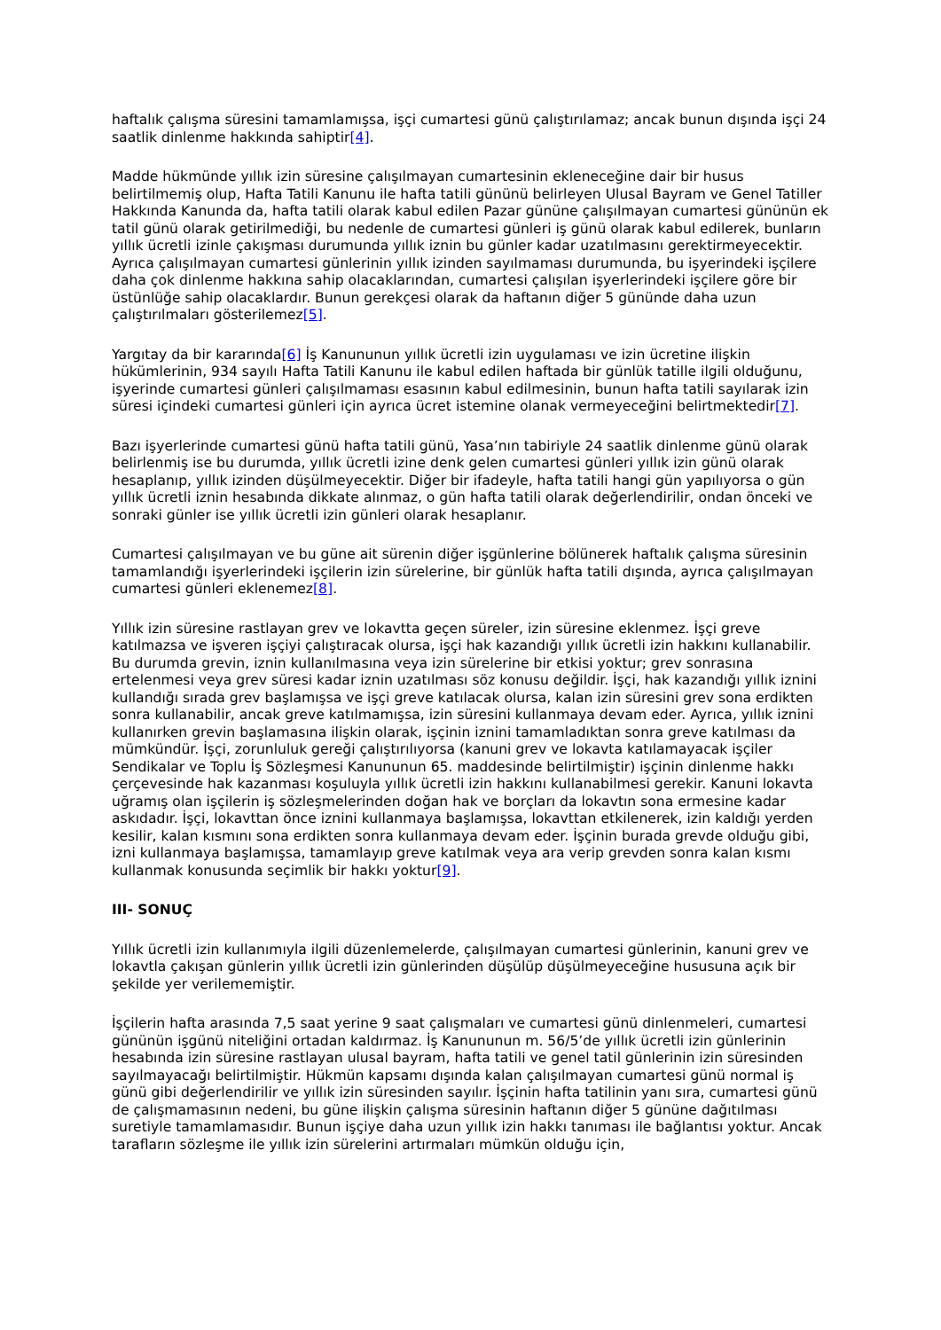haftalık çalışma süresini tamamlamışsa, işçi cumartesi günü çalıştırılamaz; ancak bunun dışında işçi 24 saatlik dinlenme hakkında sahiptir[4].
Madde hükmünde yıllık izin süresine çalışılmayan cumartesinin ekleneceğine dair bir husus belirtilmemiş olup, Hafta Tatili Kanunu ile hafta tatili gününü belirleyen Ulusal Bayram ve Genel Tatiller Hakkında Kanunda da, hafta tatili olarak kabul edilen Pazar gününe çalışılmayan cumartesi gününün ek tatil günü olarak getirilmediği, bu nedenle de cumartesi günleri iş günü olarak kabul edilerek, bunların yıllık ücretli izinle çakışması durumunda yıllık iznin bu günler kadar uzatılmasını gerektirmeyecektir. Ayrıca çalışılmayan cumartesi günlerinin yıllık izinden sayılmaması durumunda, bu işyerindeki işçilere daha çok dinlenme hakkına sahip olacaklarından, cumartesi çalışılan işyerlerindeki işçilere göre bir üstünlüğe sahip olacaklardır. Bunun gerekçesi olarak da haftanın diğer 5 gününde daha uzun çalıştırılmaları gösterilemez[5].
Yargıtay da bir kararında[6] İş Kanununun yıllık ücretli izin uygulaması ve izin ücretine ilişkin hükümlerinin, 934 sayılı Hafta Tatili Kanunu ile kabul edilen haftada bir günlük tatille ilgili olduğunu, işyerinde cumartesi günleri çalışılmaması esasının kabul edilmesinin, bunun hafta tatili sayılarak izin süresi içindeki cumartesi günleri için ayrıca ücret istemine olanak vermeyeceğini belirtmektedir[7].
Bazı işyerlerinde cumartesi günü hafta tatili günü, Yasa’nın tabiriyle 24 saatlik dinlenme günü olarak belirlenmiş ise bu durumda, yıllık ücretli izine denk gelen cumartesi günleri yıllık izin günü olarak hesaplanıp, yıllık izinden düşülmeyecektir. Diğer bir ifadeyle, hafta tatili hangi gün yapılıyorsa o gün yıllık ücretli iznin hesabında dikkate alınmaz, o gün hafta tatili olarak değerlendirilir, ondan önceki ve sonraki günler ise yıllık ücretli izin günleri olarak hesaplanır.
Cumartesi çalışılmayan ve bu güne ait sürenin diğer işgünlerine bölünerek haftalık çalışma süresinin tamamlandığı işyerlerindeki işçilerin izin sürelerine, bir günlük hafta tatili dışında, ayrıca çalışılmayan cumartesi günleri eklenemez[8].
Yıllık izin süresine rastlayan grev ve lokavtta geçen süreler, izin süresine eklenmez. İşçi greve katılmazsa ve işveren işçiyi çalıştıracak olursa, işçi hak kazandığı yıllık ücretli izin hakkını kullanabilir. Bu durumda grevin, iznin kullanılmasına veya izin sürelerine bir etkisi yoktur; grev sonrasına ertelenmesi veya grev süresi kadar iznin uzatılması söz konusu değildir. İşçi, hak kazandığı yıllık iznini kullandığı sırada grev başlamışsa ve işçi greve katılacak olursa, kalan izin süresini grev sona erdikten sonra kullanabilir, ancak greve katılmamışsa, izin süresini kullanmaya devam eder. Ayrıca, yıllık iznini kullanırken grevin başlamasına ilişkin olarak, işçinin iznini tamamladıktan sonra greve katılması da mümkündür. İşçi, zorunluluk gereği çalıştırılıyorsa (kanuni grev ve lokavta katılamayacak işçiler Sendikalar ve Toplu İş Sözleşmesi Kanununun 65. maddesinde belirtilmiştir) işçinin dinlenme hakkı çerçevesinde hak kazanması koşuluyla yıllık ücretli izin hakkını kullanabilmesi gerekir. Kanuni lokavta uğramış olan işçilerin iş sözleşmelerinden doğan hak ve borçları da lokavtın sona ermesine kadar askıdadır. İşçi, lokavttan önce iznini kullanmaya başlamışsa, lokavttan etkilenerek, izin kaldığı yerden kesilir, kalan kısmını sona erdikten sonra kullanmaya devam eder. İşçinin burada grevde olduğu gibi, izni kullanmaya başlamışsa, tamamlayıp greve katılmak veya ara verip grevden sonra kalan kısmı kullanmak konusunda seçimlik bir hakkı yoktur[9].
III- SONUÇ
Yıllık ücretli izin kullanımıyla ilgili düzenlemelerde, çalışılmayan cumartesi günlerinin, kanuni grev ve lokavtla çakışan günlerin yıllık ücretli izin günlerinden düşülüp düşülmeyeceğine hususuna açık bir şekilde yer verilememiştir.
İşçilerin hafta arasında 7,5 saat yerine 9 saat çalışmaları ve cumartesi günü dinlenmeleri, cumartesi gününün işgünü niteliğini ortadan kaldırmaz. İş Kanununun m. 56/5’de yıllık ücretli izin günlerinin hesabında izin süresine rastlayan ulusal bayram, hafta tatili ve genel tatil günlerinin izin süresinden sayılmayacağı belirtilmiştir. Hükmün kapsamı dışında kalan çalışılmayan cumartesi günü normal iş günü gibi değerlendirilir ve yıllık izin süresinden sayılır. İşçinin hafta tatilinin yanı sıra, cumartesi günü de çalışmamasının nedeni, bu güne ilişkin çalışma süresinin haftanın diğer 5 gününe dağıtılması suretiyle tamamlamasıdır. Bunun işçiye daha uzun yıllık izin hakkı tanıması ile bağlantısı yoktur. Ancak tarafların sözleşme ile yıllık izin sürelerini artırmaları mümkün olduğu için,